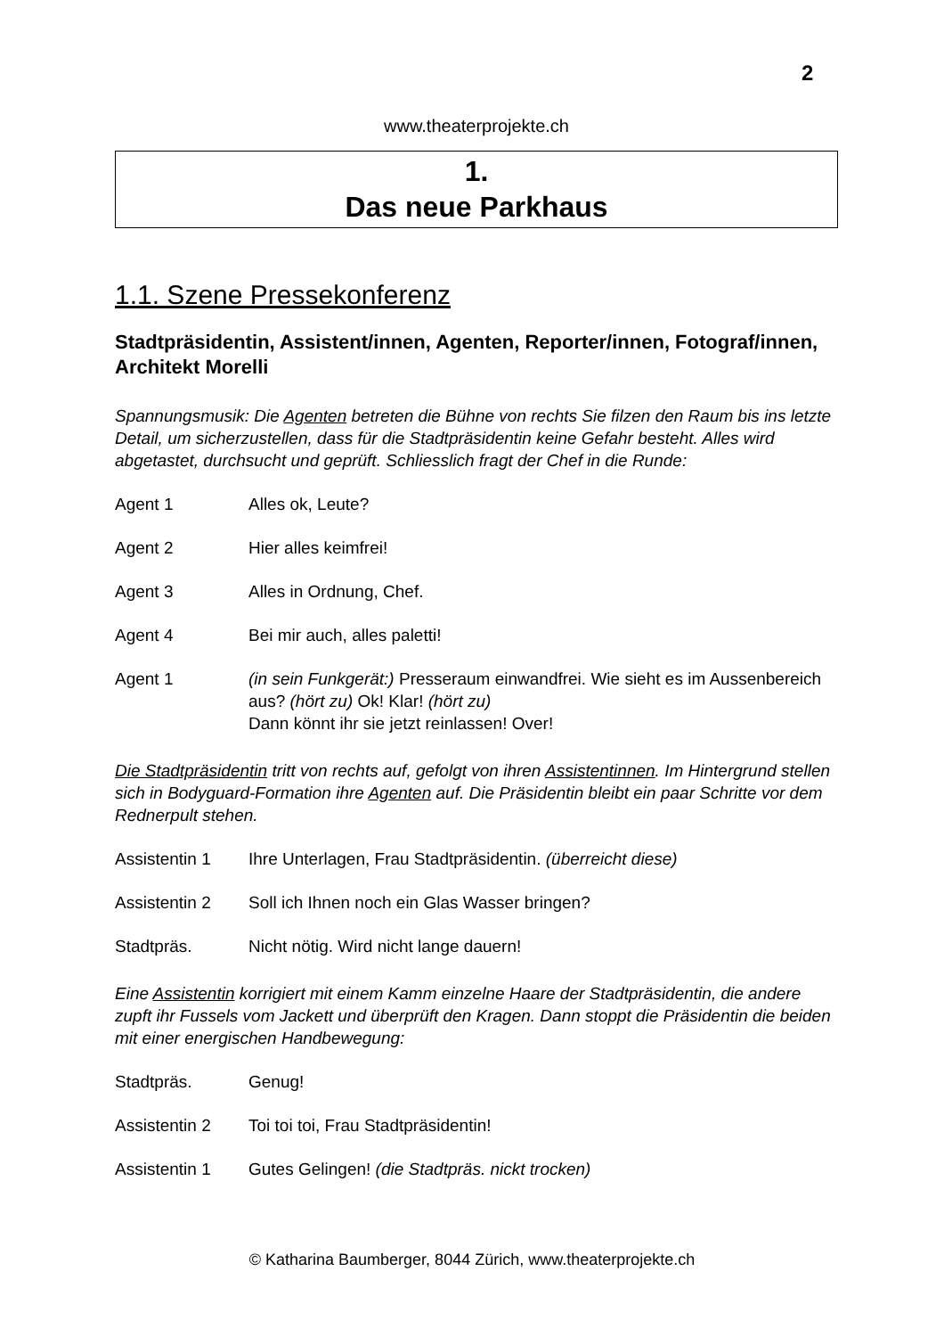2
www.theaterprojekte.ch
1.
Das neue Parkhaus
1.1. Szene Pressekonferenz
Stadtpräsidentin, Assistent/innen, Agenten, Reporter/innen, Fotograf/innen, Architekt Morelli
Spannungsmusik: Die Agenten betreten die Bühne von rechts Sie filzen den Raum bis ins letzte Detail, um sicherzustellen, dass für die Stadtpräsidentin keine Gefahr besteht. Alles wird abgetastet, durchsucht und geprüft. Schliesslich fragt der Chef in die Runde:
Agent 1 Alles ok, Leute?
Agent 2 Hier alles keimfrei!
Agent 3 Alles in Ordnung, Chef.
Agent 4 Bei mir auch, alles paletti!
Agent 1 (in sein Funkgerät:) Presseraum einwandfrei. Wie sieht es im Aussenbereich aus? (hört zu) Ok! Klar! (hört zu)
Dann könnt ihr sie jetzt reinlassen! Over!
Die Stadtpräsidentin tritt von rechts auf, gefolgt von ihren Assistentinnen. Im Hintergrund stellen sich in Bodyguard-Formation ihre Agenten auf. Die Präsidentin bleibt ein paar Schritte vor dem Rednerpult stehen.
Assistentin 1 Ihre Unterlagen, Frau Stadtpräsidentin. (überreicht diese)
Assistentin 2 Soll ich Ihnen noch ein Glas Wasser bringen?
Stadtpräs. Nicht nötig. Wird nicht lange dauern!
Eine Assistentin korrigiert mit einem Kamm einzelne Haare der Stadtpräsidentin, die andere zupft ihr Fussels vom Jackett und überprüft den Kragen. Dann stoppt die Präsidentin die beiden mit einer energischen Handbewegung:
Stadtpräs. Genug!
Assistentin 2 Toi toi toi, Frau Stadtpräsidentin!
Assistentin 1 Gutes Gelingen! (die Stadtpräs. nickt trocken)
© Katharina Baumberger, 8044 Zürich, www.theaterprojekte.ch